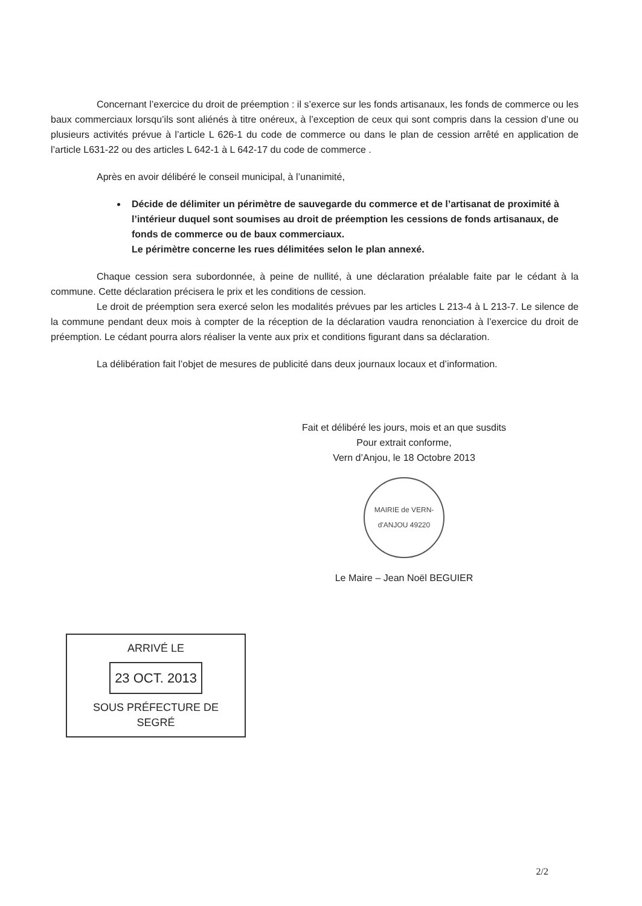Concernant l’exercice du droit de préemption : il s’exerce sur les fonds artisanaux, les fonds de commerce ou les baux commerciaux lorsqu’ils sont aliénés à titre onéreux, à l’exception de ceux qui sont compris dans la cession d’une ou plusieurs activités prévue à l’article L 626-1 du code de commerce ou dans le plan de cession arrêté en application de l’article L631-22 ou des articles L 642-1 à L 642-17 du code de commerce .
Après en avoir délibéré le conseil municipal, à l’unanimité,
Décide de délimiter un périmètre de sauvegarde du commerce et de l’artisanat de proximité à l’intérieur duquel sont soumises au droit de préemption les cessions de fonds artisanaux, de fonds de commerce ou de baux commerciaux.
Le périmètre concerne les rues délimitées selon le plan annexé.
Chaque cession sera subordonnée, à peine de nullité, à une déclaration préalable faite par le cédant à la commune. Cette déclaration précisera le prix et les conditions de cession.
Le droit de préemption sera exercé selon les modalités prévues par les articles L 213-4 à L 213-7. Le silence de la commune pendant deux mois à compter de la réception de la déclaration vaudra renonciation à l’exercice du droit de préemption. Le cédant pourra alors réaliser la vente aux prix et conditions figurant dans sa déclaration.
La délibération fait l’objet de mesures de publicité dans deux journaux locaux et d’information.
Fait et délibéré les jours, mois et an que susdits
Pour extrait conforme,
Vern d’Anjou, le 18 Octobre 2013
MAIRIE de VERN-d'ANJOU 49220
Le Maire – Jean Noël BEGUIER
ARRIVÉ LE
23 OCT. 2013
SOUS PRÉFECTURE DE SEGRÉ
2/2